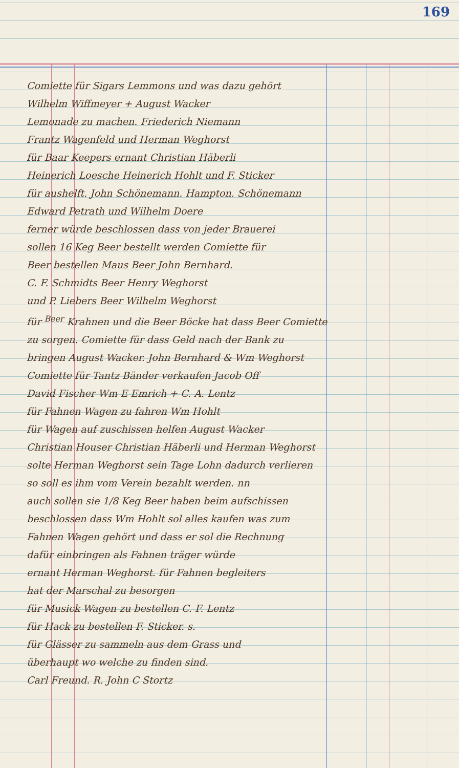169
Comiette für Sigars Lemmons und was dazu gehört
Wilhelm Wiffmeyer + August Wacker
Lemonade zu machen. Friederich Niemann
Frantz Wagenfeld und Herman Weghorst
für Baar Keepers ernant Christian Häberli
Heinerich Loesche Heinerich Hohlt und F. Sticker
für aushelft. John Schönemann. Hampton. Schönemann
Edward Petrath und Wilhelm Doere
ferner würde beschlossen dass von jeder Brauerei
sollen 16 Keg Beer bestellt werden Comiette für
Beer bestellen Maus Beer John Bernhard.
C. F. Schmidts Beer Henry Weghorst
und P. Liebers Beer Wilhelm Weghorst
für <sup>Beer</sup> Krahnen und die Beer Böcke hat dass Beer Comiette
zu sorgen. Comiette für dass Geld nach der Bank zu
bringen August Wacker. John Bernhard & Wm Weghorst
Comiette für Tantz Bänder verkaufen Jacob Off
David Fischer Wm E Emrich + C. A. Lentz
für Fahnen Wagen zu fahren Wm Hohlt
für Wagen auf zuschissen helfen August Wacker
Christian Houser Christian Häberli und Herman Weghorst
solte Herman Weghorst sein Tage Lohn dadurch verlieren
so soll es ihm vom Verein bezahlt werden. nn
auch sollen sie 1/8 Keg Beer haben beim aufschissen
beschlossen dass Wm Hohlt sol alles kaufen was zum
Fahnen Wagen gehört und dass er sol die Rechnung
dafür einbringen als Fahnen träger würde
ernant Herman Weghorst. für Fahnen begleiters
hat der Marschal zu besorgen
für Musick Wagen zu bestellen C. F. Lentz
für Hack zu bestellen F. Sticker. s.
für Glässer zu sammeln aus dem Grass und
überhaupt wo welche zu finden sind.
Carl Freund. R. John C Stortz